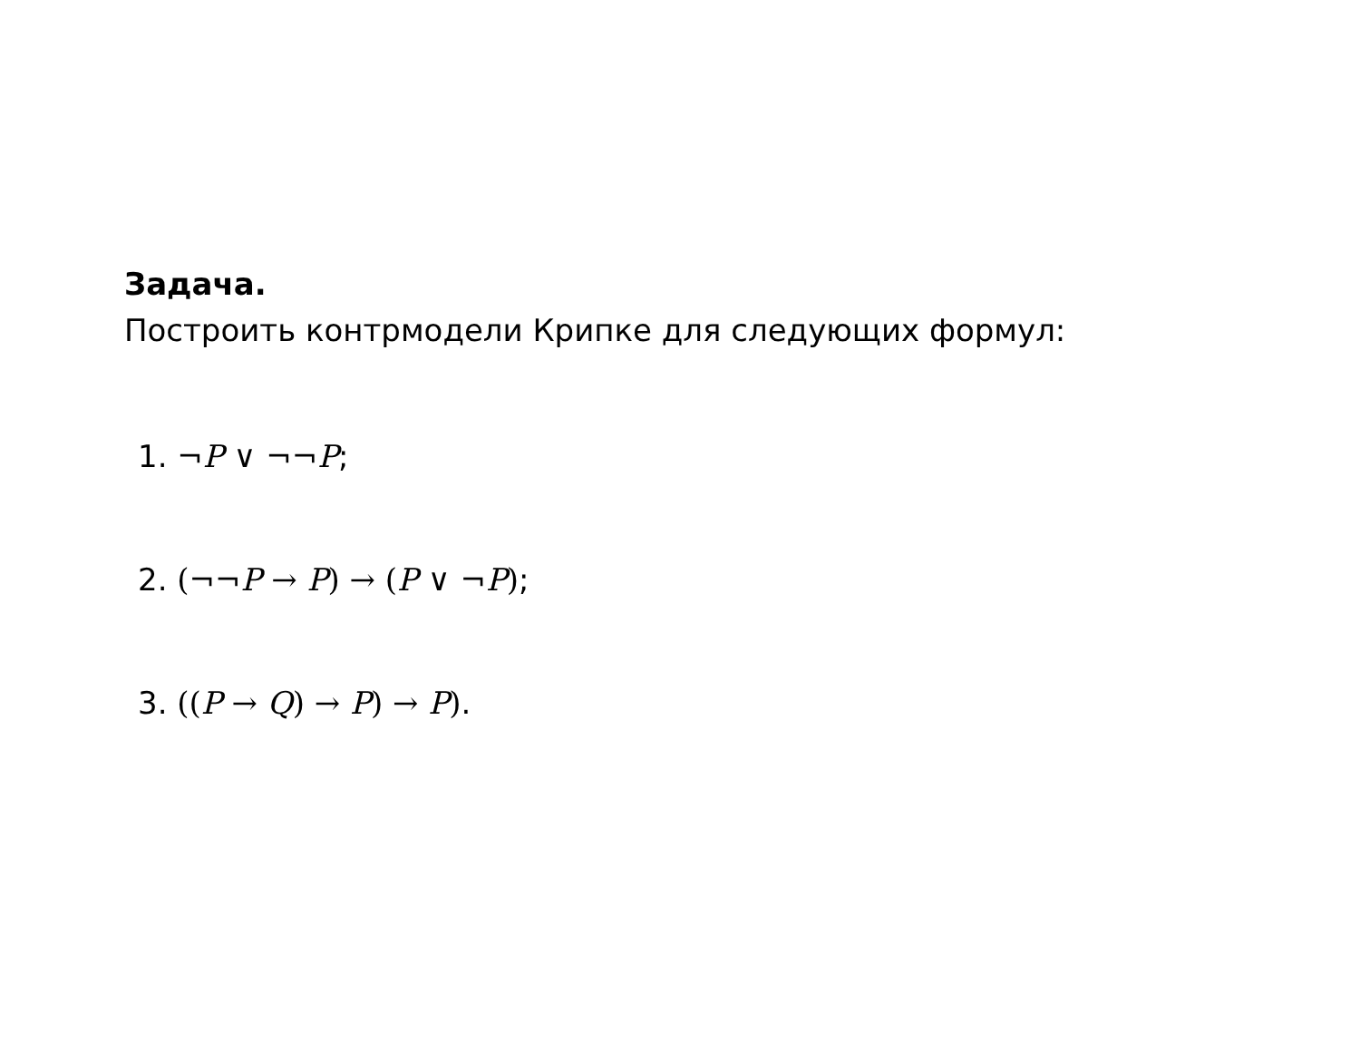Задача.
Построить контрмодели Крипке для следующих формул:
1. ¬P ∨ ¬¬P;
2. (¬¬P → P) → (P ∨ ¬P);
3. ((P → Q) → P) → P).